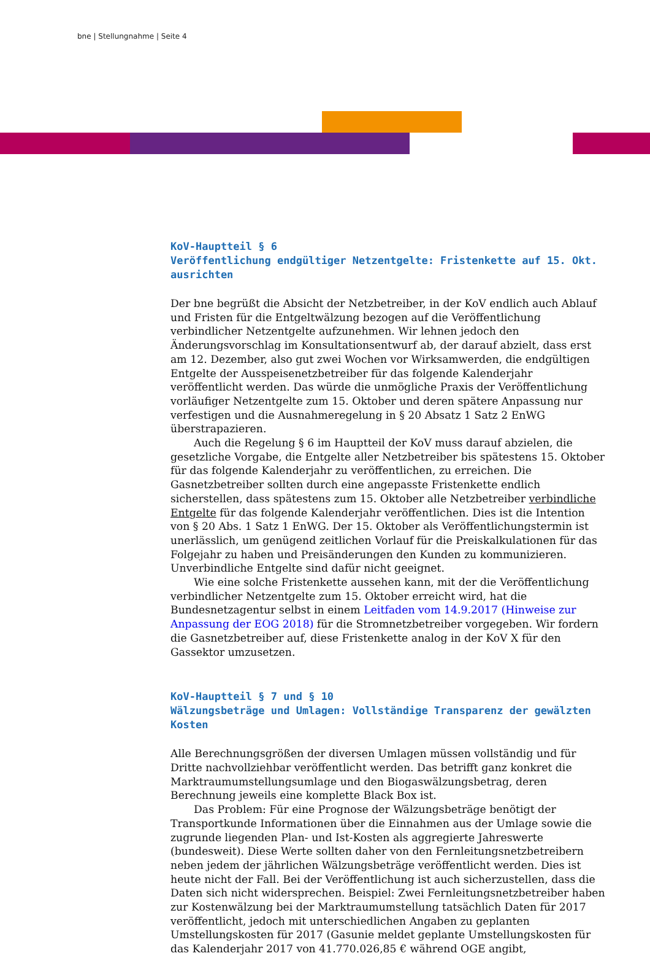bne | Stellungnahme | Seite 4
KoV-Hauptteil § 6
Veröffentlichung endgültiger Netzentgelte: Fristenkette auf 15. Okt. ausrichten
Der bne begrüßt die Absicht der Netzbetreiber, in der KoV endlich auch Ablauf und Fristen für die Entgeltwälzung bezogen auf die Veröffentlichung verbindlicher Netzentgelte aufzunehmen. Wir lehnen jedoch den Änderungsvorschlag im Konsultationsentwurf ab, der darauf abzielt, dass erst am 12. Dezember, also gut zwei Wochen vor Wirksamwerden, die endgültigen Entgelte der Ausspeisenetzbetreiber für das folgende Kalenderjahr veröffentlicht werden. Das würde die unmögliche Praxis der Veröffentlichung vorläufiger Netzentgelte zum 15. Oktober und deren spätere Anpassung nur verfestigen und die Ausnahmeregelung in § 20 Absatz 1 Satz 2 EnWG überstrapazieren.
Auch die Regelung § 6 im Hauptteil der KoV muss darauf abzielen, die gesetzliche Vorgabe, die Entgelte aller Netzbetreiber bis spätestens 15. Oktober für das folgende Kalenderjahr zu veröffentlichen, zu erreichen. Die Gasnetzbetreiber sollten durch eine angepasste Fristenkette endlich sicherstellen, dass spätestens zum 15. Oktober alle Netzbetreiber verbindliche Entgelte für das folgende Kalenderjahr veröffentlichen. Dies ist die Intention von § 20 Abs. 1 Satz 1 EnWG. Der 15. Oktober als Veröffentlichungstermin ist unerlässlich, um genügend zeitlichen Vorlauf für die Preiskalkulationen für das Folgejahr zu haben und Preisänderungen den Kunden zu kommunizieren. Unverbindliche Entgelte sind dafür nicht geeignet.
Wie eine solche Fristenkette aussehen kann, mit der die Veröffentlichung verbindlicher Netzentgelte zum 15. Oktober erreicht wird, hat die Bundesnetzagentur selbst in einem Leitfaden vom 14.9.2017 (Hinweise zur Anpassung der EOG 2018) für die Stromnetzbetreiber vorgegeben. Wir fordern die Gasnetzbetreiber auf, diese Fristenkette analog in der KoV X für den Gassektor umzusetzen.
KoV-Hauptteil § 7 und § 10
Wälzungsbeträge und Umlagen: Vollständige Transparenz der gewälzten Kosten
Alle Berechnungsgrößen der diversen Umlagen müssen vollständig und für Dritte nachvollziehbar veröffentlicht werden. Das betrifft ganz konkret die Marktraumumstellungsumlage und den Biogaswälzungsbetrag, deren Berechnung jeweils eine komplette Black Box ist.
Das Problem: Für eine Prognose der Wälzungsbeträge benötigt der Transportkunde Informationen über die Einnahmen aus der Umlage sowie die zugrunde liegenden Plan- und Ist-Kosten als aggregierte Jahreswerte (bundesweit). Diese Werte sollten daher von den Fernleitungsnetzbetreibern neben jedem der jährlichen Wälzungsbeträge veröffentlicht werden. Dies ist heute nicht der Fall. Bei der Veröffentlichung ist auch sicherzustellen, dass die Daten sich nicht widersprechen. Beispiel: Zwei Fernleitungsnetzbetreiber haben zur Kostenwälzung bei der Marktraumumstellung tatsächlich Daten für 2017 veröffentlicht, jedoch mit unterschiedlichen Angaben zu geplanten Umstellungskosten für 2017 (Gasunie meldet geplante Umstellungskosten für das Kalenderjahr 2017 von 41.770.026,85 € während OGE angibt,